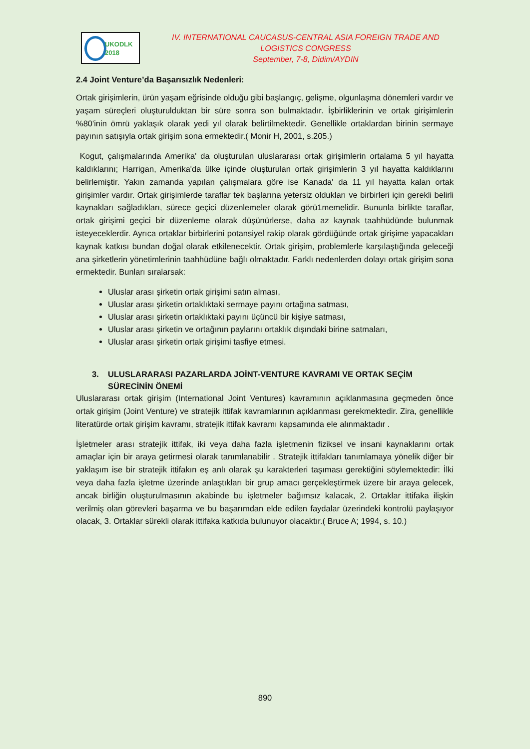UKODLK
2018
IV. INTERNATIONAL CAUCASUS-CENTRAL ASIA FOREIGN TRADE AND LOGISTICS CONGRESS
September, 7-8, Didim/AYDIN
2.4 Joint Venture’da Başarısızlık Nedenleri:
Ortak girişimlerin, ürün yaşam eğrisinde olduğu gibi başlangıç, gelişme, olgunlaşma dönemleri vardır ve yaşam süreçleri oluşturulduktan bir süre sonra son bulmaktadır. İşbirliklerinin ve ortak girişimlerin %80'inin ömrü yaklaşık olarak yedi yıl olarak belirtilmektedir. Genellikle ortaklardan birinin sermaye payının satışıyla ortak girişim sona ermektedir.( Monir H, 2001, s.205.)
Kogut, çalışmalarında Amerika' da oluşturulan uluslararası ortak girişimlerin ortalama 5 yıl hayatta kaldıklarını; Harrigan, Amerika'da ülke içinde oluşturulan ortak girişimlerin 3 yıl hayatta kaldıklarını belirlemiştir. Yakın zamanda yapılan çalışmalara göre ise Kanada' da 11 yıl hayatta kalan ortak girişimler vardır. Ortak girişimlerde taraflar tek başlarına yetersiz oldukları ve birbirleri için gerekli belirli kaynakları sağladıkları, sürece geçici düzenlemeler olarak görü1memelidir. Bununla birlikte taraflar, ortak girişimi geçici bir düzenleme olarak düşünürlerse, daha az kaynak taahhüdünde bulunmak isteyeceklerdir. Ayrıca ortaklar birbirlerini potansiyel rakip olarak gördüğünde ortak girişime yapacakları kaynak katkısı bundan doğal olarak etkilenecektir. Ortak girişim, problemlerle karşılaştığında geleceği ana şirketlerin yönetimlerinin taahhüdüne bağlı olmaktadır. Farklı nedenlerden dolayı ortak girişim sona ermektedir. Bunları sıralarsak:
Uluslar arası şirketin ortak girişimi satın alması,
Uluslar arası şirketin ortaklıktaki sermaye payını ortağına satması,
Uluslar arası şirketin ortaklıktaki payını üçüncü bir kişiye satması,
Uluslar arası şirketin ve ortağının paylarını ortaklık dışındaki birine satmaları,
Uluslar arası şirketin ortak girişimi tasfiye etmesi.
3. ULUSLARARASI PAZARLARDA JOİNT-VENTURE KAVRAMI VE ORTAK SEÇİM SÜRECİNİN ÖNEMİ
Uluslararası ortak girişim (International Joint Ventures) kavramının açıklanmasına geçmeden önce ortak girişim (Joint Venture) ve stratejik ittifak kavramlarının açıklanması gerekmektedir. Zira, genellikle literatürde ortak girişim kavramı, stratejik ittifak kavramı kapsamında ele alınmaktadır .
İşletmeler arası stratejik ittifak, iki veya daha fazla işletmenin fiziksel ve insani kaynaklarını ortak amaçlar için bir araya getirmesi olarak tanımlanabilir . Stratejik ittifakları tanımlamaya yönelik diğer bir yaklaşım ise bir stratejik ittifakın eş anlı olarak şu karakterleri taşıması gerektiğini söylemektedir: İlki veya daha fazla işletme üzerinde anlaştıkları bir grup amacı gerçekleştirmek üzere bir araya gelecek, ancak birliğin oluşturulmasının akabinde bu işletmeler bağımsız kalacak, 2. Ortaklar ittifaka ilişkin verilmiş olan görevleri başarma ve bu başarımdan elde edilen faydalar üzerindeki kontrolü paylaşıyor olacak, 3. Ortaklar sürekli olarak ittifaka katkıda bulunuyor olacaktır.( Bruce A; 1994, s. 10.)
890